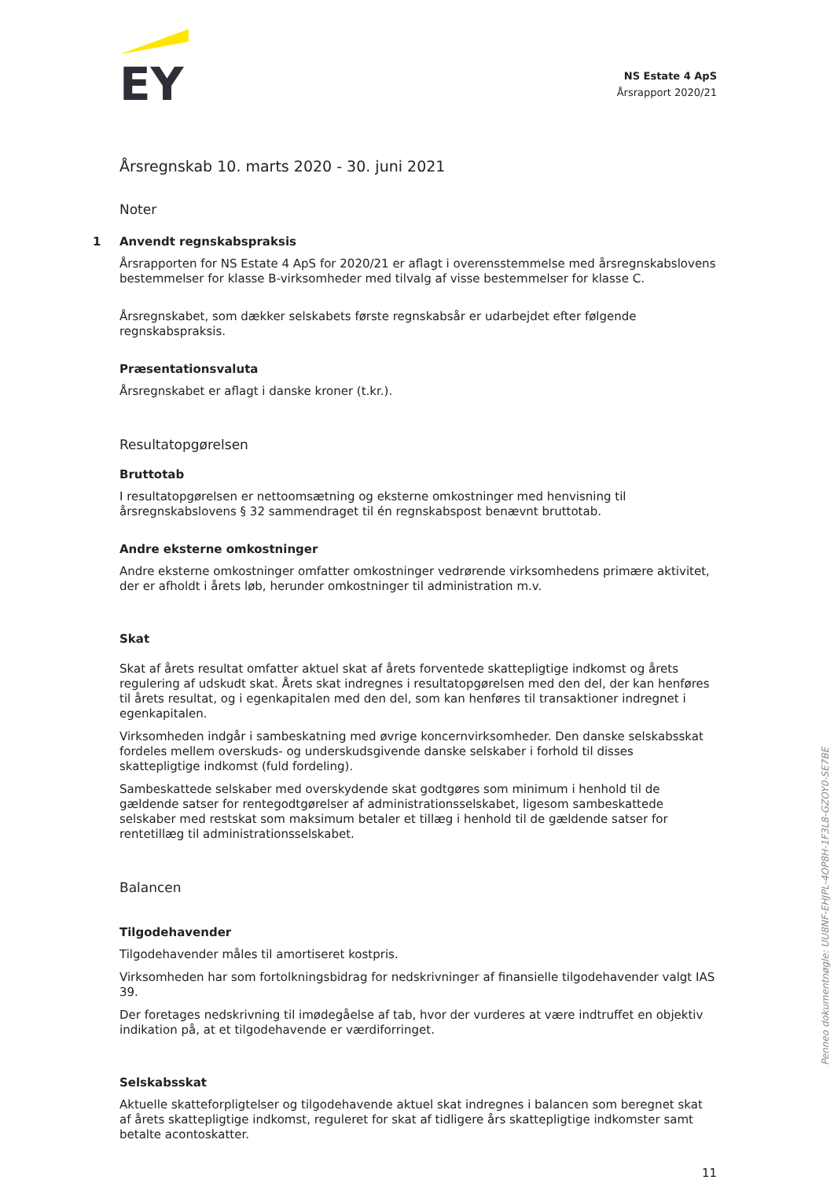EY
NS Estate 4 ApS
Årsrapport 2020/21
Årsregnskab 10. marts 2020 - 30. juni 2021
Noter
1 Anvendt regnskabspraksis
Årsrapporten for NS Estate 4 ApS for 2020/21 er aflagt i overensstemmelse med årsregnskabslovens bestemmelser for klasse B-virksomheder med tilvalg af visse bestemmelser for klasse C.
Årsregnskabet, som dækker selskabets første regnskabsår er udarbejdet efter følgende regnskabspraksis.
Præsentationsvaluta
Årsregnskabet er aflagt i danske kroner (t.kr.).
Resultatopgørelsen
Bruttotab
I resultatopgørelsen er nettoomsætning og eksterne omkostninger med henvisning til årsregnskabslovens § 32 sammendraget til én regnskabspost benævnt bruttotab.
Andre eksterne omkostninger
Andre eksterne omkostninger omfatter omkostninger vedrørende virksomhedens primære aktivitet, der er afholdt i årets løb, herunder omkostninger til administration m.v.
Skat
Skat af årets resultat omfatter aktuel skat af årets forventede skattepligtige indkomst og årets regulering af udskudt skat. Årets skat indregnes i resultatopgørelsen med den del, der kan henføres til årets resultat, og i egenkapitalen med den del, som kan henføres til transaktioner indregnet i egenkapitalen.
Virksomheden indgår i sambeskatning med øvrige koncernvirksomheder. Den danske selskabsskat fordeles mellem overskuds- og underskudsgivende danske selskaber i forhold til disses skattepligtige indkomst (fuld fordeling).
Sambeskattede selskaber med overskydende skat godtgøres som minimum i henhold til de gældende satser for rentegodtgørelser af administrationsselskabet, ligesom sambeskattede selskaber med restskat som maksimum betaler et tillæg i henhold til de gældende satser for rentetillæg til administrationsselskabet.
Balancen
Tilgodehavender
Tilgodehavender måles til amortiseret kostpris.
Virksomheden har som fortolkningsbidrag for nedskrivninger af finansielle tilgodehavender valgt IAS 39.
Der foretages nedskrivning til imødegåelse af tab, hvor der vurderes at være indtruffet en objektiv indikation på, at et tilgodehavende er værdiforringet.
Selskabsskat
Aktuelle skatteforpligtelser og tilgodehavende aktuel skat indregnes i balancen som beregnet skat af årets skattepligtige indkomst, reguleret for skat af tidligere års skattepligtige indkomster samt betalte acontoskatter.
11
Penneo dokumentnøgle: UU8NF-EHJPL-4OP8H-1F3L8-GZOY0-SE7BE